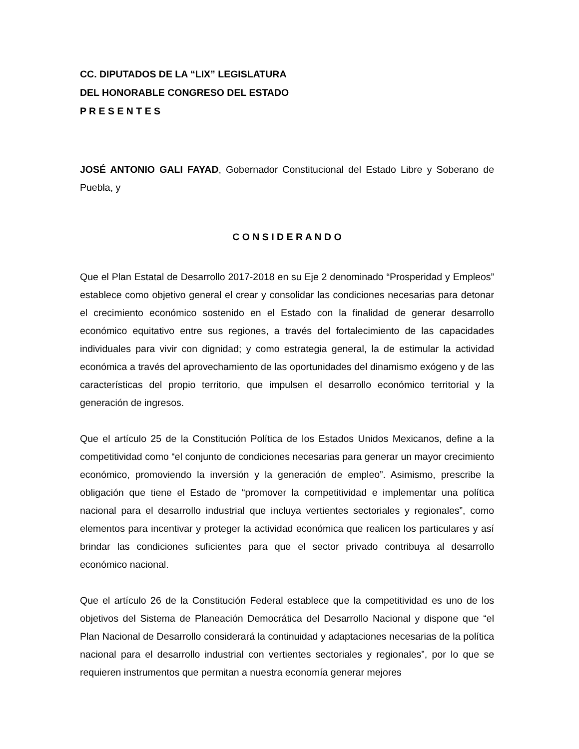CC. DIPUTADOS DE LA “LIX” LEGISLATURA
DEL HONORABLE CONGRESO DEL ESTADO
P R E S E N T E S
JOSÉ ANTONIO GALI FAYAD, Gobernador Constitucional del Estado Libre y Soberano de Puebla, y
C O N S I D E R A N D O
Que el Plan Estatal de Desarrollo 2017-2018 en su Eje 2 denominado “Prosperidad y Empleos” establece como objetivo general el crear y consolidar las condiciones necesarias para detonar el crecimiento económico sostenido en el Estado con la finalidad de generar desarrollo económico equitativo entre sus regiones, a través del fortalecimiento de las capacidades individuales para vivir con dignidad; y como estrategia general, la de estimular la actividad económica a través del aprovechamiento de las oportunidades del dinamismo exógeno y de las características del propio territorio, que impulsen el desarrollo económico territorial y la generación de ingresos.
Que el artículo 25 de la Constitución Política de los Estados Unidos Mexicanos, define a la competitividad como “el conjunto de condiciones necesarias para generar un mayor crecimiento económico, promoviendo la inversión y la generación de empleo”. Asimismo, prescribe la obligación que tiene el Estado de “promover la competitividad e implementar una política nacional para el desarrollo industrial que incluya vertientes sectoriales y regionales”, como elementos para incentivar y proteger la actividad económica que realicen los particulares y así brindar las condiciones suficientes para que el sector privado contribuya al desarrollo económico nacional.
Que el artículo 26 de la Constitución Federal establece que la competitividad es uno de los objetivos del Sistema de Planeación Democrática del Desarrollo Nacional y dispone que “el Plan Nacional de Desarrollo considerará la continuidad y adaptaciones necesarias de la política nacional para el desarrollo industrial con vertientes sectoriales y regionales”, por lo que se requieren instrumentos que permitan a nuestra economía generar mejores